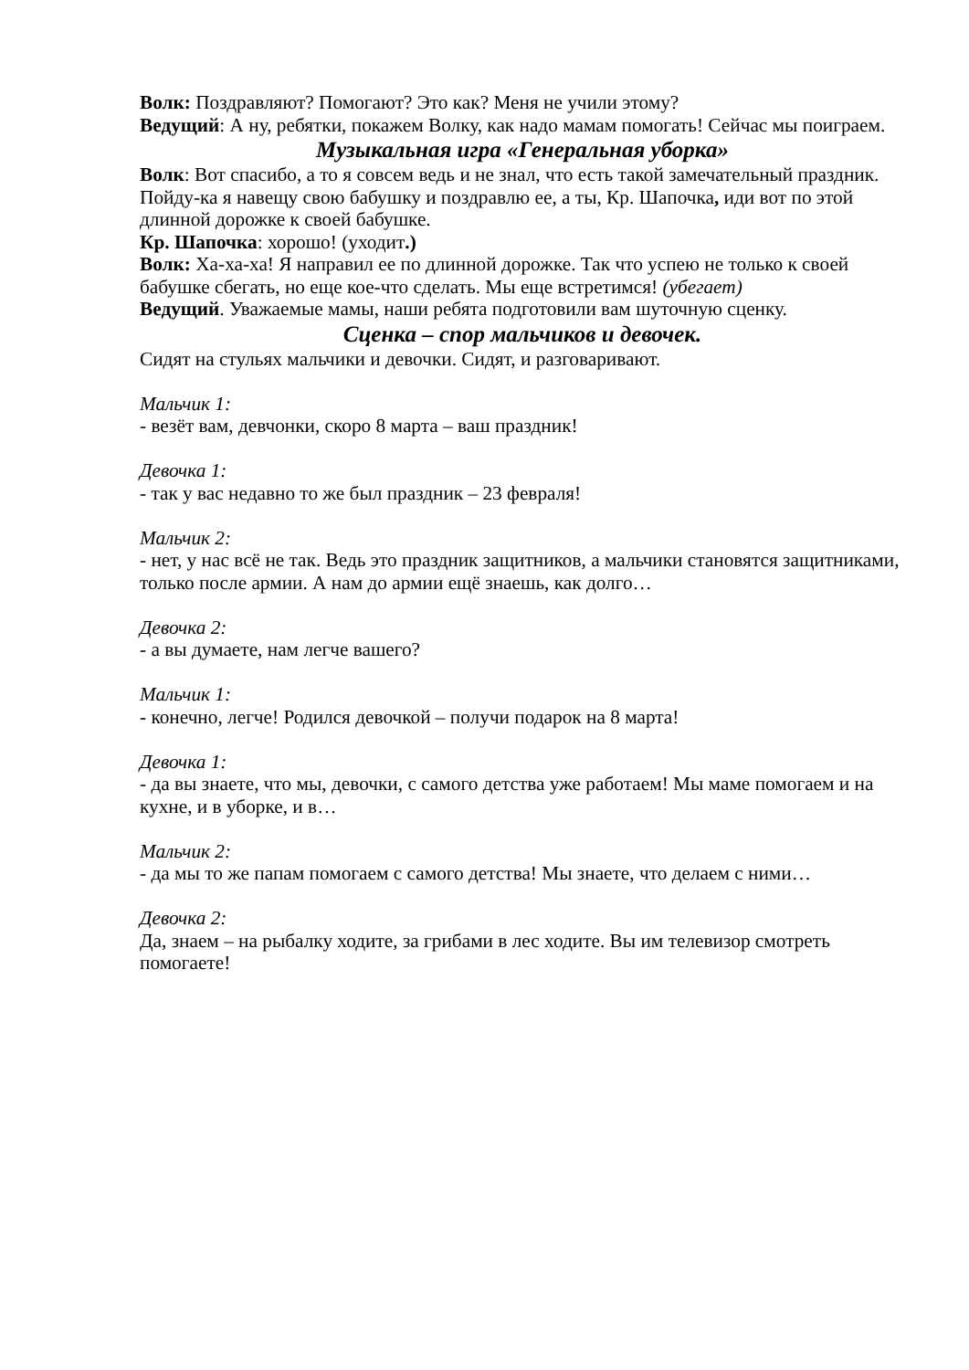Волк: Поздравляют? Помогают? Это как? Меня не учили этому?
Ведущий: А ну, ребятки, покажем Волку, как надо мамам помогать! Сейчас мы поиграем.
Музыкальная игра «Генеральная уборка»
Волк: Вот спасибо, а то я совсем ведь и не знал, что есть такой замечательный праздник. Пойду-ка я навещу свою бабушку и поздравлю ее, а ты, Кр. Шапочка, иди вот по этой длинной дорожке к своей бабушке.
Кр. Шапочка: хорошо! (уходит.)
Волк: Ха-ха-ха! Я направил ее по длинной дорожке. Так что успею не только к своей бабушке сбегать, но еще кое-что сделать. Мы еще встретимся! (убегает)
Ведущий. Уважаемые мамы, наши ребята подготовили вам шуточную сценку.
Сценка – спор мальчиков и девочек.
Сидят на стульях мальчики и девочки. Сидят, и разговаривают.
Мальчик 1:
- везёт вам, девчонки, скоро 8 марта – ваш праздник!
Девочка 1:
- так у вас недавно то же был праздник – 23 февраля!
Мальчик 2:
- нет, у нас всё не так. Ведь это праздник защитников, а мальчики становятся защитниками, только после армии. А нам до армии ещё знаешь, как долго…
Девочка 2:
- а вы думаете, нам легче вашего?
Мальчик 1:
- конечно, легче! Родился девочкой – получи подарок на 8 марта!
Девочка 1:
- да вы знаете, что мы, девочки, с самого детства уже работаем! Мы маме помогаем и на кухне, и в уборке, и в…
Мальчик 2:
- да мы то же папам помогаем с самого детства! Мы знаете, что делаем с ними…
Девочка 2:
Да, знаем – на рыбалку ходите, за грибами в лес ходите. Вы им телевизор смотреть помогаете!